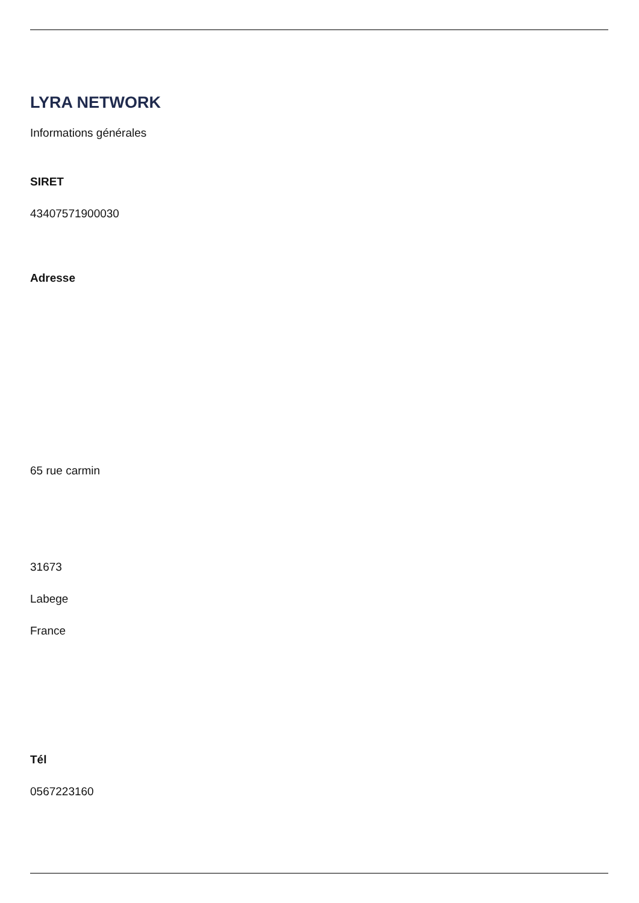LYRA NETWORK
Informations générales
SIRET
43407571900030
Adresse
65 rue carmin
31673
Labege
France
Tél
0567223160